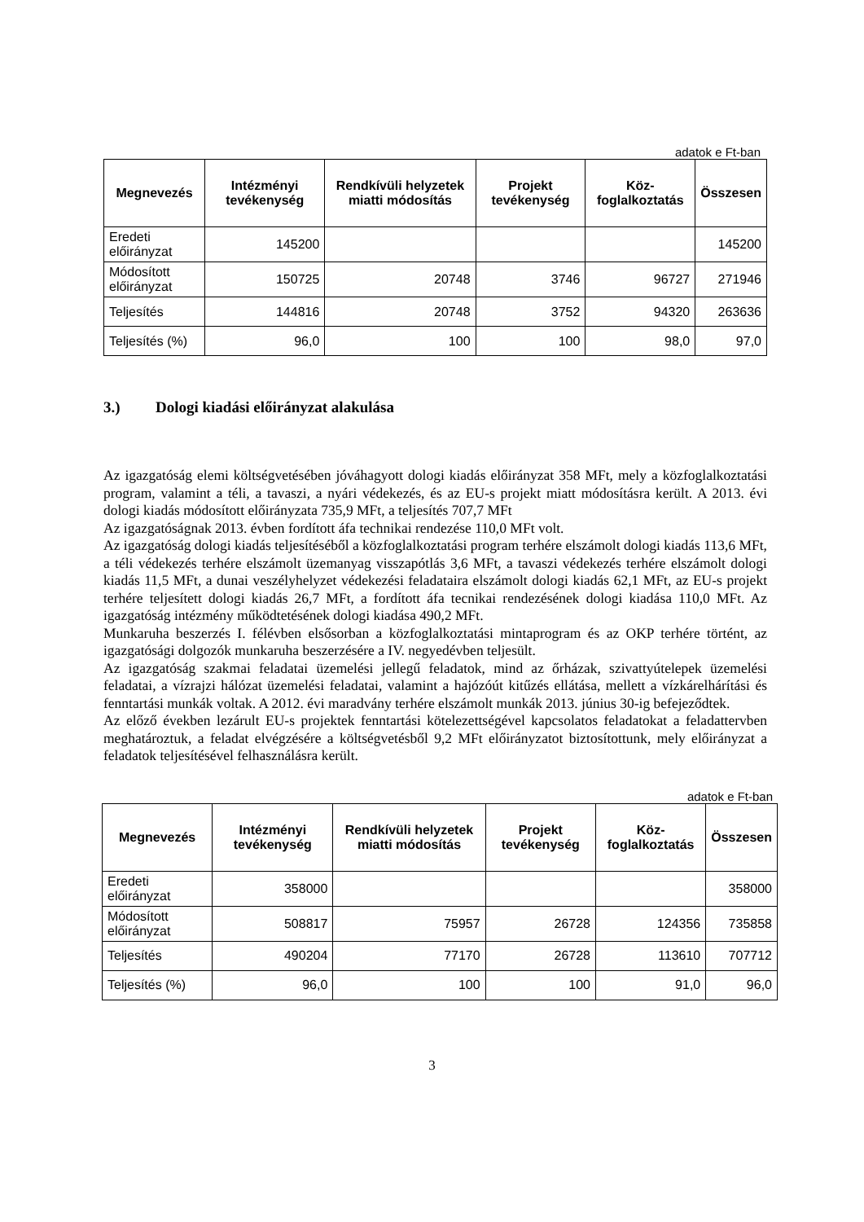adatok e Ft-ban
| Megnevezés | Intézményi tevékenység | Rendkívüli helyzetek miatti módosítás | Projekt tevékenység | Köz-foglalkoztatás | Összesen |
| --- | --- | --- | --- | --- | --- |
| Eredeti előirányzat | 145200 | | | | 145200 |
| Módosított előirányzat | 150725 | 20748 | 3746 | 96727 | 271946 |
| Teljesítés | 144816 | 20748 | 3752 | 94320 | 263636 |
| Teljesítés (%) | 96,0 | 100 | 100 | 98,0 | 97,0 |
3.) Dologi kiadási előirányzat alakulása
Az igazgatóság elemi költségvetésében jóváhagyott dologi kiadás előirányzat 358 MFt, mely a közfoglalkoztatási program, valamint a téli, a tavaszi, a nyári védekezés, és az EU-s projekt miatt módosításra került. A 2013. évi dologi kiadás módosított előirányzata 735,9 MFt, a teljesítés 707,7 MFt
Az igazgatóságnak 2013. évben fordított áfa technikai rendezése 110,0 MFt volt.
Az igazgatóság dologi kiadás teljesítéséből a közfoglalkoztatási program terhére elszámolt dologi kiadás 113,6 MFt, a téli védekezés terhére elszámolt üzemanyag visszapótlás 3,6 MFt, a tavaszi védekezés terhére elszámolt dologi kiadás 11,5 MFt, a dunai veszélyhelyzet védekezési feladataira elszámolt dologi kiadás 62,1 MFt, az EU-s projekt terhére teljesített dologi kiadás 26,7 MFt, a fordított áfa tecnikai rendezésének dologi kiadása 110,0 MFt. Az igazgatóság intézmény működtetésének dologi kiadása 490,2 MFt.
Munkaruha beszerzés I. félévben elsősorban a közfoglalkoztatási mintaprogram és az OKP terhére történt, az igazgatósági dolgozók munkaruha beszerzésére a IV. negyedévben teljesült.
Az igazgatóság szakmai feladatai üzemelési jellegű feladatok, mind az őrházak, szivattyútelepek üzemelési feladatai, a vízrajzi hálózat üzemelési feladatai, valamint a hajózóút kitűzés ellátása, mellett a vízkárelhárítási és fenntartási munkák voltak. A 2012. évi maradvány terhére elszámolt munkák 2013. június 30-ig befejeződtek.
Az előző években lezárult EU-s projektek fenntartási kötelezettségével kapcsolatos feladatokat a feladattervben meghatároztuk, a feladat elvégzésére a költségvetésből 9,2 MFt előirányzatot biztosítottunk, mely előirányzat a feladatok teljesítésével felhasználásra került.
adatok e Ft-ban
| Megnevezés | Intézményi tevékenység | Rendkívüli helyzetek miatti módosítás | Projekt tevékenység | Köz-foglalkoztatás | Összesen |
| --- | --- | --- | --- | --- | --- |
| Eredeti előirányzat | 358000 | | | | 358000 |
| Módosított előirányzat | 508817 | 75957 | 26728 | 124356 | 735858 |
| Teljesítés | 490204 | 77170 | 26728 | 113610 | 707712 |
| Teljesítés (%) | 96,0 | 100 | 100 | 91,0 | 96,0 |
3